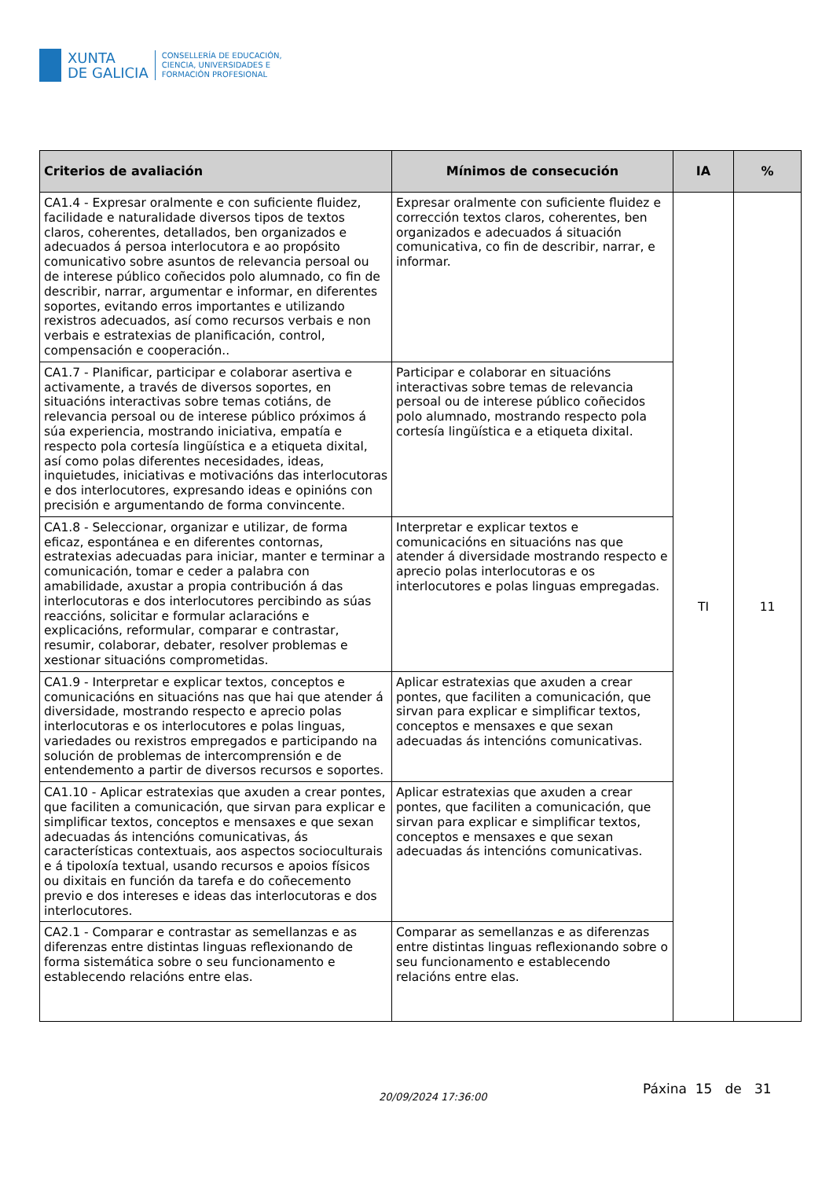XUNTA
DE GALICIA
CONSELLERÍA DE EDUCACIÓN,
CIENCIA, UNIVERSIDADES E
FORMACIÓN PROFESIONAL
| Criterios de avaliación | Mínimos de consecución | IA | % |
| --- | --- | --- | --- |
| CA1.4 - Expresar oralmente e con suficiente fluidez, facilidade e naturalidade diversos tipos de textos claros, coherentes, detallados, ben organizados e adecuados á persoa interlocutora e ao propósito comunicativo sobre asuntos de relevancia persoal ou de interese público coñecidos polo alumnado, co fin de describir, narrar, argumentar e informar, en diferentes soportes, evitando erros importantes e utilizando rexistros adecuados, así como recursos verbais e non verbais e estratexias de planificación, control, compensación e cooperación.. | Expresar oralmente con suficiente fluidez e corrección textos claros, coherentes, ben organizados e adecuados á situación comunicativa, co fin de describir, narrar, e informar. | TI | 11 |
| CA1.7 - Planificar, participar e colaborar asertiva e activamente, a través de diversos soportes, en situacións interactivas sobre temas cotiáns, de relevancia persoal ou de interese público próximos á súa experiencia, mostrando iniciativa, empatía e respecto pola cortesía lingüística e a etiqueta dixital, así como polas diferentes necesidades, ideas, inquietudes, iniciativas e motivacións das interlocutoras e dos interlocutores, expresando ideas e opinións con precisión e argumentando de forma convincente. | Participar e colaborar en situacións interactivas sobre temas de relevancia persoal ou de interese público coñecidos polo alumnado, mostrando respecto pola cortesía lingüística e a etiqueta dixital. | | |
| CA1.8 - Seleccionar, organizar e utilizar, de forma eficaz, espontánea e en diferentes contornas, estratexias adecuadas para iniciar, manter e terminar a comunicación, tomar e ceder a palabra con amabilidade, axustar a propia contribución á das interlocutoras e dos interlocutores percibindo as súas reaccións, solicitar e formular aclaracións e explicacións, reformular, comparar e contrastar, resumir, colaborar, debater, resolver problemas e xestionar situacións comprometidas. | Interpretar e explicar textos e comunicacións en situacións nas que atender á diversidade mostrando respecto e aprecio polas interlocutoras e os interlocutores e polas linguas empregadas. | | |
| CA1.9 - Interpretar e explicar textos, conceptos e comunicacións en situacións nas que hai que atender á diversidade, mostrando respecto e aprecio polas interlocutoras e os interlocutores e polas linguas, variedades ou rexistros empregados e participando na solución de problemas de intercomprensión e de entendemento a partir de diversos recursos e soportes. | Aplicar estratexias que axuden a crear pontes, que faciliten a comunicación, que sirvan para explicar e simplificar textos, conceptos e mensaxes e que sexan adecuadas ás intencións comunicativas. | | |
| CA1.10 - Aplicar estratexias que axuden a crear pontes, que faciliten a comunicación, que sirvan para explicar e simplificar textos, conceptos e mensaxes e que sexan adecuadas ás intencións comunicativas, ás características contextuais, aos aspectos socioculturais e á tipoloxía textual, usando recursos e apoios físicos ou dixitais en función da tarefa e do coñecemento previo e dos intereses e ideas das interlocutoras e dos interlocutores. | Aplicar estratexias que axuden a crear pontes, que faciliten a comunicación, que sirvan para explicar e simplificar textos, conceptos e mensaxes e que sexan adecuadas ás intencións comunicativas. | | |
| CA2.1 - Comparar e contrastar as semellanzas e as diferenzas entre distintas linguas reflexionando de forma sistemática sobre o seu funcionamento e establecendo relacións entre elas. | Comparar as semellanzas e as diferenzas entre distintas linguas reflexionando sobre o seu funcionamento e establecendo relacións entre elas. | | |
20/09/2024 17:36:00
Páxina 15 de 31